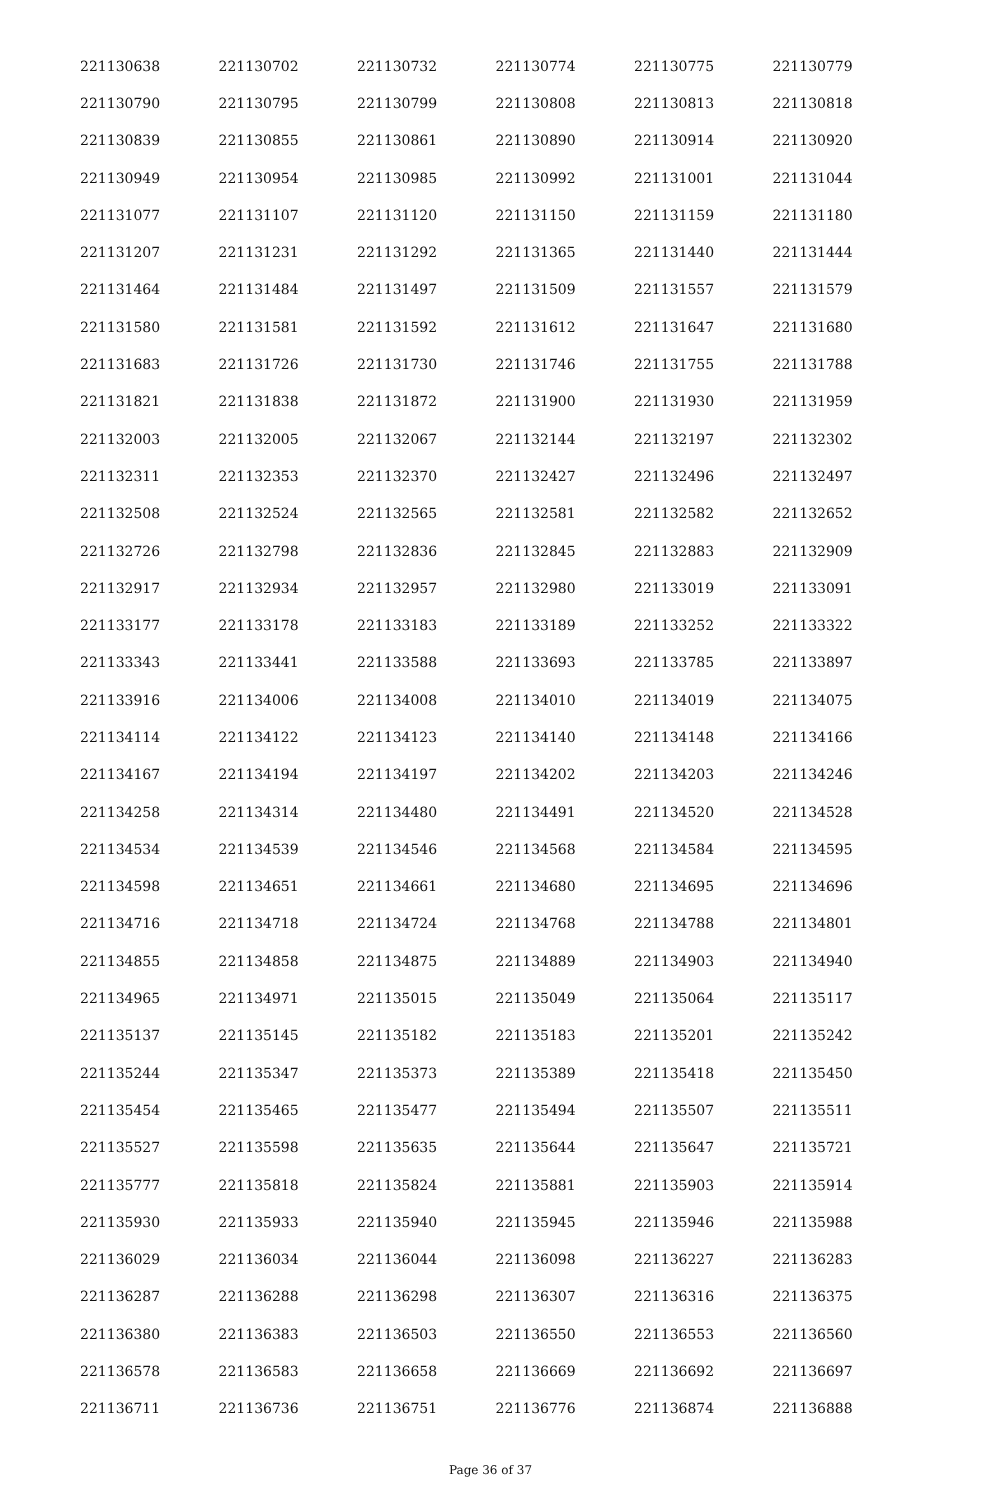| 221130638 | 221130702 | 221130732 | 221130774 | 221130775 | 221130779 |
| 221130790 | 221130795 | 221130799 | 221130808 | 221130813 | 221130818 |
| 221130839 | 221130855 | 221130861 | 221130890 | 221130914 | 221130920 |
| 221130949 | 221130954 | 221130985 | 221130992 | 221131001 | 221131044 |
| 221131077 | 221131107 | 221131120 | 221131150 | 221131159 | 221131180 |
| 221131207 | 221131231 | 221131292 | 221131365 | 221131440 | 221131444 |
| 221131464 | 221131484 | 221131497 | 221131509 | 221131557 | 221131579 |
| 221131580 | 221131581 | 221131592 | 221131612 | 221131647 | 221131680 |
| 221131683 | 221131726 | 221131730 | 221131746 | 221131755 | 221131788 |
| 221131821 | 221131838 | 221131872 | 221131900 | 221131930 | 221131959 |
| 221132003 | 221132005 | 221132067 | 221132144 | 221132197 | 221132302 |
| 221132311 | 221132353 | 221132370 | 221132427 | 221132496 | 221132497 |
| 221132508 | 221132524 | 221132565 | 221132581 | 221132582 | 221132652 |
| 221132726 | 221132798 | 221132836 | 221132845 | 221132883 | 221132909 |
| 221132917 | 221132934 | 221132957 | 221132980 | 221133019 | 221133091 |
| 221133177 | 221133178 | 221133183 | 221133189 | 221133252 | 221133322 |
| 221133343 | 221133441 | 221133588 | 221133693 | 221133785 | 221133897 |
| 221133916 | 221134006 | 221134008 | 221134010 | 221134019 | 221134075 |
| 221134114 | 221134122 | 221134123 | 221134140 | 221134148 | 221134166 |
| 221134167 | 221134194 | 221134197 | 221134202 | 221134203 | 221134246 |
| 221134258 | 221134314 | 221134480 | 221134491 | 221134520 | 221134528 |
| 221134534 | 221134539 | 221134546 | 221134568 | 221134584 | 221134595 |
| 221134598 | 221134651 | 221134661 | 221134680 | 221134695 | 221134696 |
| 221134716 | 221134718 | 221134724 | 221134768 | 221134788 | 221134801 |
| 221134855 | 221134858 | 221134875 | 221134889 | 221134903 | 221134940 |
| 221134965 | 221134971 | 221135015 | 221135049 | 221135064 | 221135117 |
| 221135137 | 221135145 | 221135182 | 221135183 | 221135201 | 221135242 |
| 221135244 | 221135347 | 221135373 | 221135389 | 221135418 | 221135450 |
| 221135454 | 221135465 | 221135477 | 221135494 | 221135507 | 221135511 |
| 221135527 | 221135598 | 221135635 | 221135644 | 221135647 | 221135721 |
| 221135777 | 221135818 | 221135824 | 221135881 | 221135903 | 221135914 |
| 221135930 | 221135933 | 221135940 | 221135945 | 221135946 | 221135988 |
| 221136029 | 221136034 | 221136044 | 221136098 | 221136227 | 221136283 |
| 221136287 | 221136288 | 221136298 | 221136307 | 221136316 | 221136375 |
| 221136380 | 221136383 | 221136503 | 221136550 | 221136553 | 221136560 |
| 221136578 | 221136583 | 221136658 | 221136669 | 221136692 | 221136697 |
| 221136711 | 221136736 | 221136751 | 221136776 | 221136874 | 221136888 |
Page 36 of 37